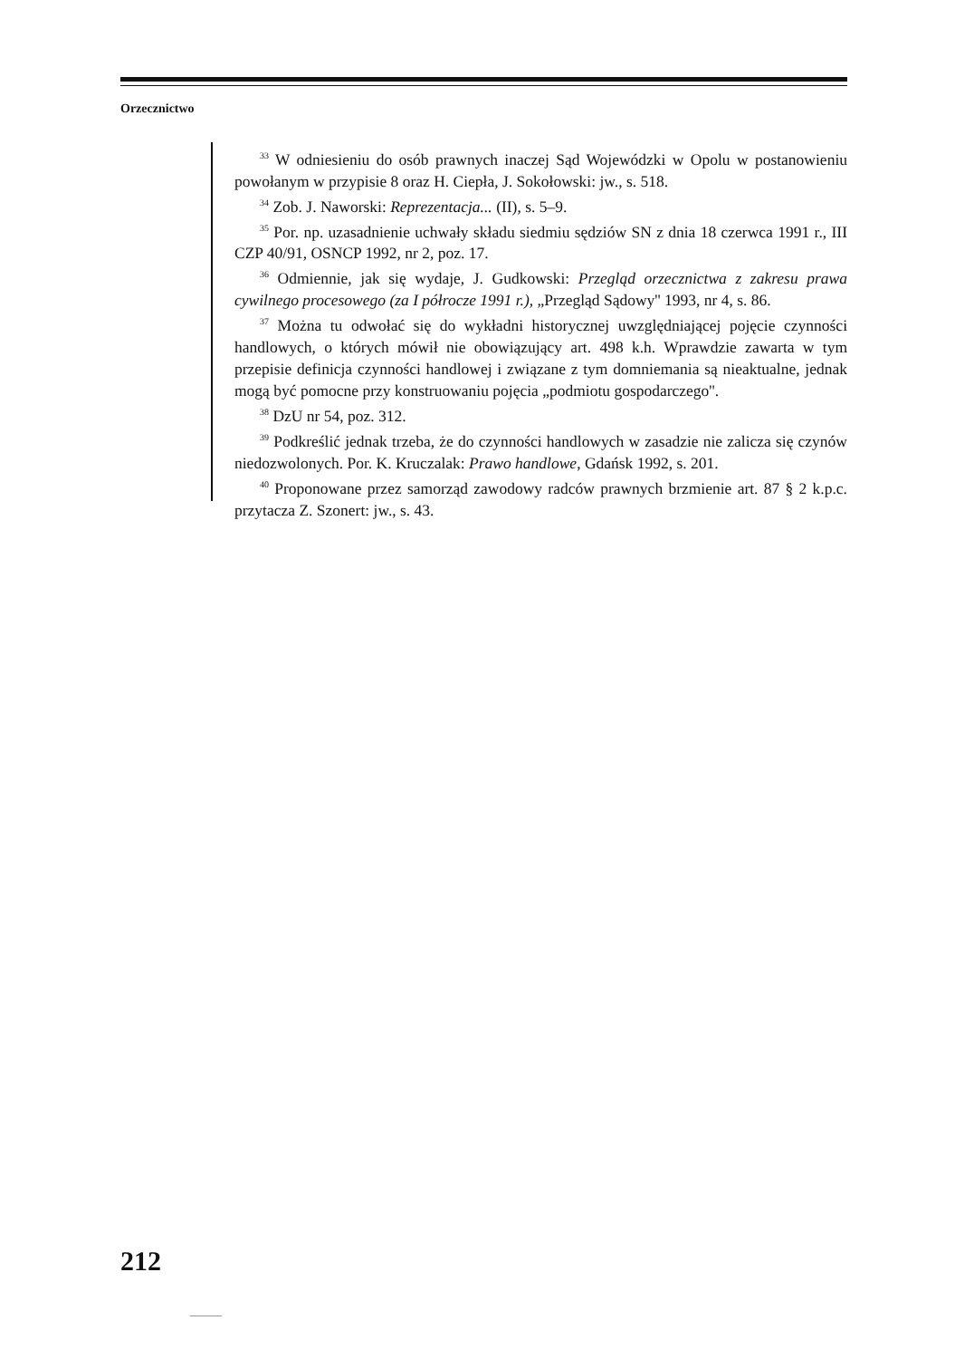Orzecznictwo
<sup>33</sup> W odniesieniu do osób prawnych inaczej Sąd Wojewódzki w Opolu w postanowieniu powołanym w przypisie 8 oraz H. Ciepła, J. Sokołowski: jw., s. 518.
<sup>34</sup> Zob. J. Naworski: Reprezentacja... (II), s. 5–9.
<sup>35</sup> Por. np. uzasadnienie uchwały składu siedmiu sędziów SN z dnia 18 czerwca 1991 r., III CZP 40/91, OSNCP 1992, nr 2, poz. 17.
<sup>36</sup> Odmiennie, jak się wydaje, J. Gudkowski: Przegląd orzecznictwa z zakresu prawa cywilnego procesowego (za I półrocze 1991 r.), „Przegląd Sądowy'' 1993, nr 4, s. 86.
<sup>37</sup> Można tu odwołać się do wykładni historycznej uwzględniającej pojęcie czynności handlowych, o których mówił nie obowiązujący art. 498 k.h. Wprawdzie zawarta w tym przepisie definicja czynności handlowej i związane z tym domniemania są nieaktualne, jednak mogą być pomocne przy konstruowaniu pojęcia „podmiotu gospodarczego''.
<sup>38</sup> DzU nr 54, poz. 312.
<sup>39</sup> Podkreślić jednak trzeba, że do czynności handlowych w zasadzie nie zalicza się czynów niedozwolonych. Por. K. Kruczalak: Prawo handlowe, Gdańsk 1992, s. 201.
<sup>40</sup> Proponowane przez samorząd zawodowy radców prawnych brzmienie art. 87 § 2 k.p.c. przytacza Z. Szonert: jw., s. 43.
212